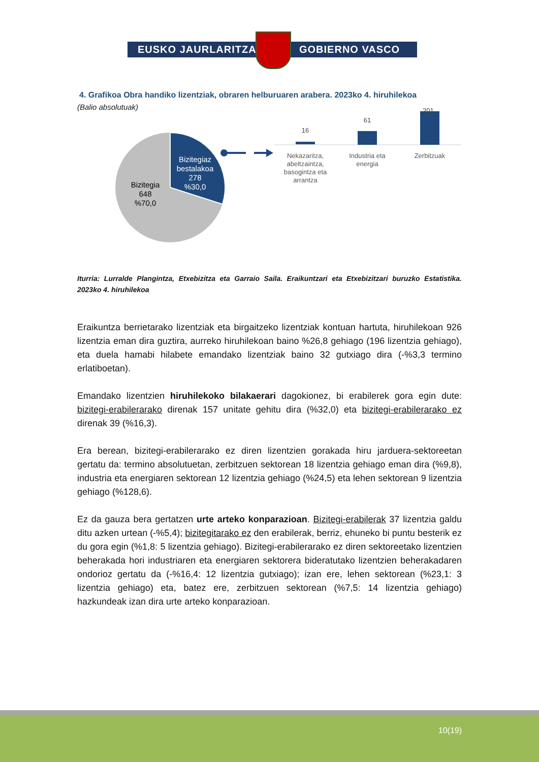EUSKO JAURLARITZA GOBIERNO VASCO
4. Grafikoa Obra handiko lizentziak, obraren helburuaren arabera. 2023ko 4. hiruhilekoa
(Balio absolutuak)
Bizitegiaz
bestalakoa
278
%30,0
Bizitegia
648
%70,0
16
61
Nekazaritza,
abeltzaintza,
basogintza eta
arrantza
Industria eta
energia
Zerbitzuak
201
Iturria: Lurralde Plangintza, Etxebizitza eta Garraio Saila. Eraikuntzari eta Etxebizitzari buruzko Estatistika. 2023ko 4. hiruhilekoa
Eraikuntza berrietarako lizentziak eta birgaitzeko lizentziak kontuan hartuta, hiruhilekoan 926 lizentzia eman dira guztira, aurreko hiruhilekoan baino %26,8 gehiago (196 lizentzia gehiago), eta duela hamabi hilabete emandako lizentziak baino 32 gutxiago dira (-%3,3 termino erlatiboetan).
Emandako lizentzien hiruhilekoko bilakaerari dagokionez, bi erabilerek gora egin dute: bizitegi-erabilerarako direnak 157 unitate gehitu dira (%32,0) eta bizitegi-erabilerarako ez direnak 39 (%16,3).
Era berean, bizitegi-erabilerarako ez diren lizentzien gorakada hiru jarduera-sektoreetan gertatu da: termino absolutuetan, zerbitzuen sektorean 18 lizentzia gehiago eman dira (%9,8), industria eta energiaren sektorean 12 lizentzia gehiago (%24,5) eta lehen sektorean 9 lizentzia gehiago (%128,6).
Ez da gauza bera gertatzen urte arteko konparazioan. Bizitegi-erabilerak 37 lizentzia galdu ditu azken urtean (-%5,4); bizitegitarako ez den erabilerak, berriz, ehuneko bi puntu besterik ez du gora egin (%1,8: 5 lizentzia gehiago). Bizitegi-erabilerarako ez diren sektoreetako lizentzien beherakada hori industriaren eta energiaren sektorera bideratutako lizentzien beherakadaren ondorioz gertatu da (-%16,4: 12 lizentzia gutxiago); izan ere, lehen sektorean (%23,1: 3 lizentzia gehiago) eta, batez ere, zerbitzuen sektorean (%7,5: 14 lizentzia gehiago) hazkundeak izan dira urte arteko konparazioan.
10(19)